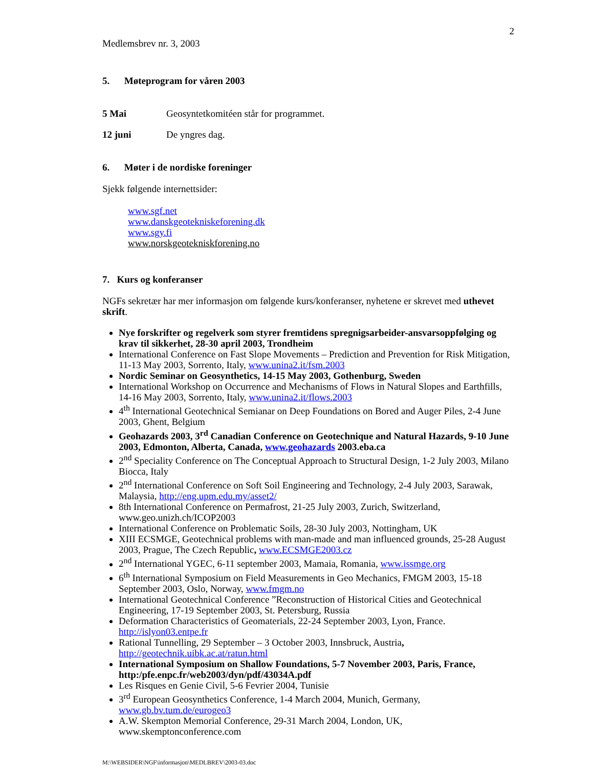2
Medlemsbrev nr. 3, 2003
5. Møteprogram for våren 2003
5 Mai Geosyntetkomitéen står for programmet.
12 juni De yngres dag.
6. Møter i de nordiske foreninger
Sjekk følgende internettsider:
www.sgf.net
www.danskgeotekniskeforening.dk
www.sgy.fi
www.norskgeotekniskforening.no
7. Kurs og konferanser
NGFs sekretær har mer informasjon om følgende kurs/konferanser, nyhetene er skrevet med uthevet skrift.
Nye forskrifter og regelverk som styrer fremtidens spregnigsarbeider-ansvarsoppfølging og krav til sikkerhet, 28-30 april 2003, Trondheim
International Conference on Fast Slope Movements – Prediction and Prevention for Risk Mitigation, 11-13 May 2003, Sorrento, Italy, www.unina2.it/fsm.2003
Nordic Seminar on Geosynthetics, 14-15 May 2003, Gothenburg, Sweden
International Workshop on Occurrence and Mechanisms of Flows in Natural Slopes and Earthfills, 14-16 May 2003, Sorrento, Italy, www.unina2.it/flows.2003
4<sup>th</sup> International Geotechnical Semianar on Deep Foundations on Bored and Auger Piles, 2-4 June 2003, Ghent, Belgium
Geohazards 2003, 3<sup>rd</sup> Canadian Conference on Geotechnique and Natural Hazards, 9-10 June 2003, Edmonton, Alberta, Canada, www.geohazards 2003.eba.ca
2<sup>nd</sup> Speciality Conference on The Conceptual Approach to Structural Design, 1-2 July 2003, Milano Biocca, Italy
2<sup>nd</sup> International Conference on Soft Soil Engineering and Technology, 2-4 July 2003, Sarawak, Malaysia, http://eng.upm.edu.my/asset2/
8th International Conference on Permafrost, 21-25 July 2003, Zurich, Switzerland, www.geo.unizh.ch/ICOP2003
International Conference on Problematic Soils, 28-30 July 2003, Nottingham, UK
XIII ECSMGE, Geotechnical problems with man-made and man influenced grounds, 25-28 August 2003, Prague, The Czech Republic, www.ECSMGE2003.cz
2<sup>nd</sup> International YGEC, 6-11 september 2003, Mamaia, Romania, www.issmge.org
6<sup>th</sup> International Symposium on Field Measurements in Geo Mechanics, FMGM 2003, 15-18 September 2003, Oslo, Norway, www.fmgm.no
International Geotechnical Conference ”Reconstruction of Historical Cities and Geotechnical Engineering, 17-19 September 2003, St. Petersburg, Russia
Deformation Characteristics of Geomaterials, 22-24 September 2003, Lyon, France. http://islyon03.entpe.fr
Rational Tunnelling, 29 September – 3 October 2003, Innsbruck, Austria, http://geotechnik.uibk.ac.at/ratun.html
International Symposium on Shallow Foundations, 5-7 November 2003, Paris, France, http:/pfe.enpc.fr/web2003/dyn/pdf/43034A.pdf
Les Risques en Genie Civil, 5-6 Fevrier 2004, Tunisie
3<sup>rd</sup> European Geosynthetics Conference, 1-4 March 2004, Munich, Germany, www.gb.bv.tum.de/eurogeo3
A.W. Skempton Memorial Conference, 29-31 March 2004, London, UK, www.skemptonconference.com
M:\WEBSIDER\NGF\informasjon\MEDLBREV\2003-03.doc